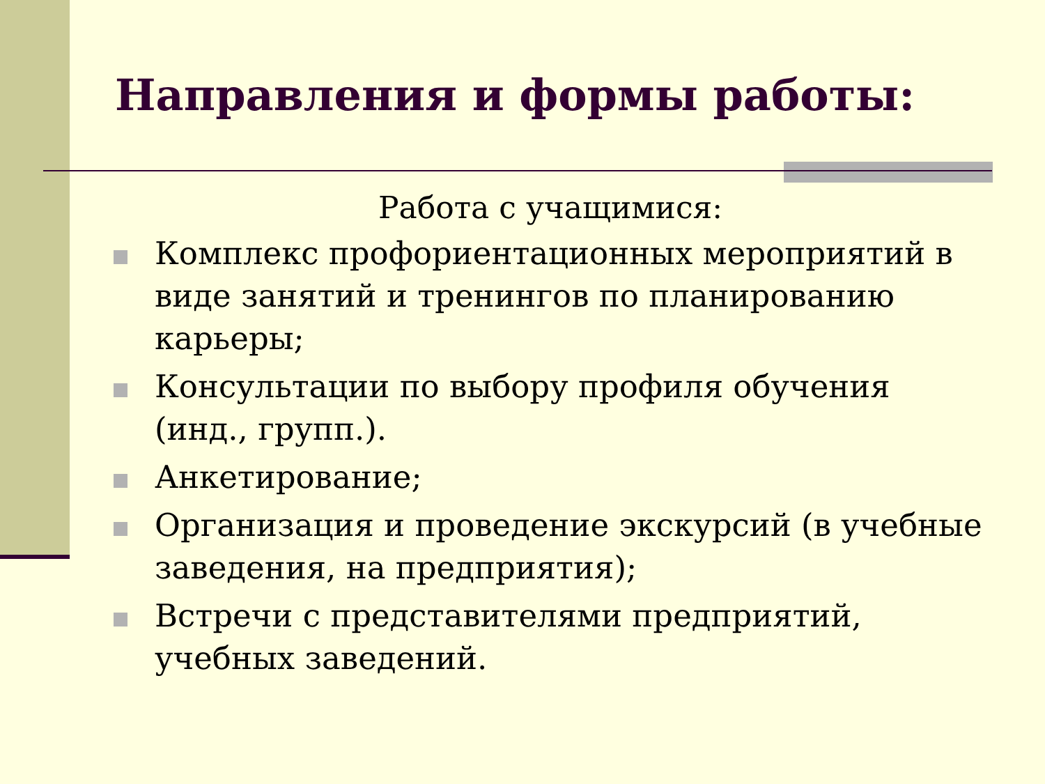Направления и формы работы:
Работа с учащимися:
Комплекс профориентационных мероприятий в виде занятий и тренингов по планированию карьеры;
Консультации по выбору профиля обучения (инд., групп.).
Анкетирование;
Организация и проведение экскурсий (в учебные заведения, на предприятия);
Встречи с представителями предприятий, учебных заведений.